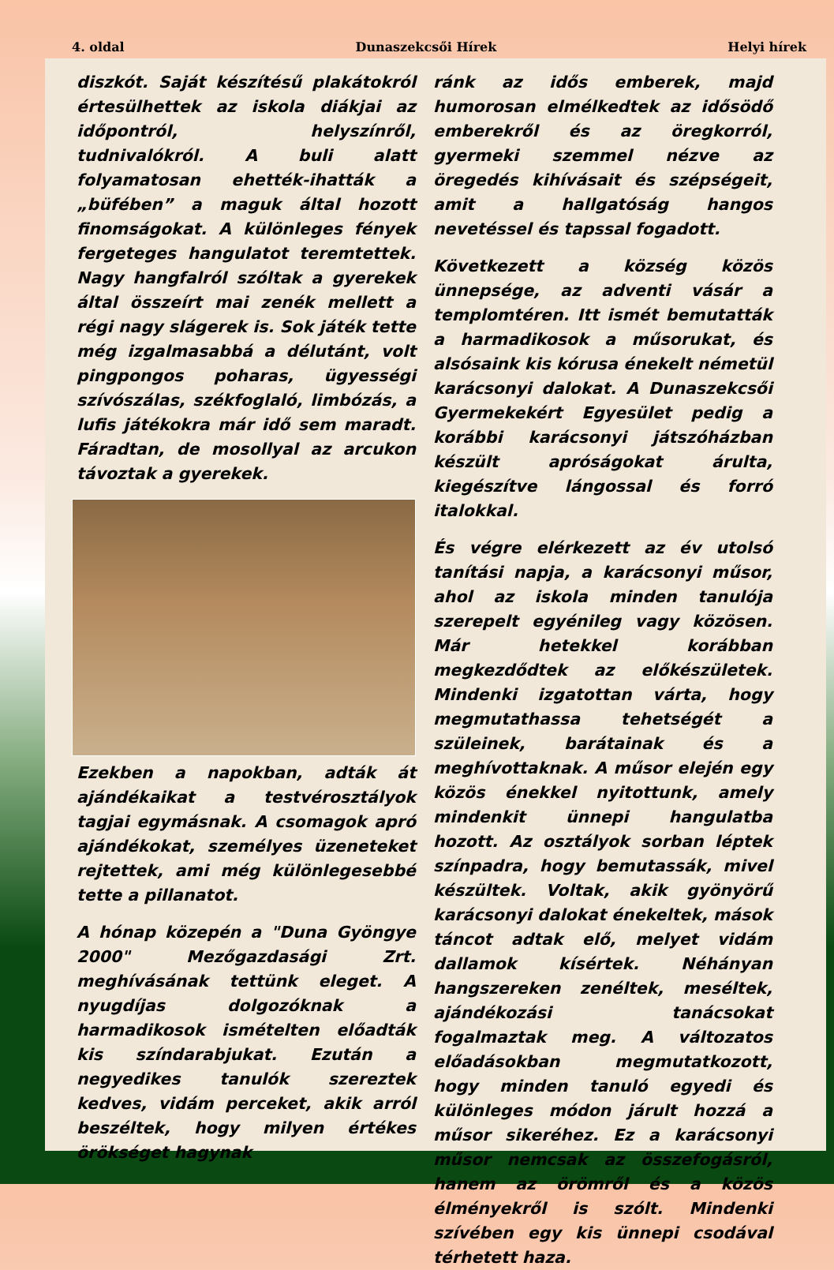4. oldal Dunaszekcsői Hírek Helyi hírek
diszkót. Saját készítésű plakátokról értesülhettek az iskola diákjai az időpontról, helyszínről, tudnivalókról. A buli alatt folyamatosan ehették-ihatták a „büfében” a maguk által hozott finomságokat. A különleges fények fergeteges hangulatot teremtettek. Nagy hangfalról szóltak a gyerekek által összeírt mai zenék mellett a régi nagy slágerek is. Sok játék tette még izgalmasabbá a délutánt, volt pingpongos poharas, ügyességi szívószálas, székfoglaló, limbózás, a lufis játékokra már idő sem maradt. Fáradtan, de mosollyal az arcukon távoztak a gyerekek.
Ezekben a napokban, adták át ajándékaikat a testvérosztályok tagjai egymásnak. A csomagok apró ajándékokat, személyes üzeneteket rejtettek, ami még különlegesebbé tette a pillanatot.
A hónap közepén a "Duna Gyöngye 2000" Mezőgazdasági Zrt. meghívásának tettünk eleget. A nyugdíjas dolgozóknak a harmadikosok ismételten előadták kis színdarabjukat. Ezután a negyedikes tanulók szereztek kedves, vidám perceket, akik arról beszéltek, hogy milyen értékes örökséget hagynak
ránk az idős emberek, majd humorosan elmélkedtek az idősödő emberekről és az öregkorról, gyermeki szemmel nézve az öregedés kihívásait és szépségeit, amit a hallgatóság hangos nevetéssel és tapssal fogadott.
Következett a község közös ünnepsége, az adventi vásár a templomtéren. Itt ismét bemutatták a harmadikosok a műsorukat, és alsósaink kis kórusa énekelt németül karácsonyi dalokat. A Dunaszekcsői Gyermekekért Egyesület pedig a korábbi karácsonyi játszóházban készült apróságokat árulta, kiegészítve lángossal és forró italokkal.
És végre elérkezett az év utolsó tanítási napja, a karácsonyi műsor, ahol az iskola minden tanulója szerepelt egyénileg vagy közösen. Már hetekkel korábban megkezdődtek az előkészületek. Mindenki izgatottan várta, hogy megmutathassa tehetségét a szüleinek, barátainak és a meghívottaknak. A műsor elején egy közös énekkel nyitottunk, amely mindenkit ünnepi hangulatba hozott. Az osztályok sorban léptek színpadra, hogy bemutassák, mivel készültek. Voltak, akik gyönyörű karácsonyi dalokat énekeltek, mások táncot adtak elő, melyet vidám dallamok kísértek. Néhányan hangszereken zenéltek, meséltek, ajándékozási tanácsokat fogalmaztak meg. A változatos előadásokban megmutatkozott, hogy minden tanuló egyedi és különleges módon járult hozzá a műsor sikeréhez. Ez a karácsonyi műsor nemcsak az összefogásról, hanem az örömről és a közös élményekről is szólt. Mindenki szívében egy kis ünnepi csodával térhetett haza.